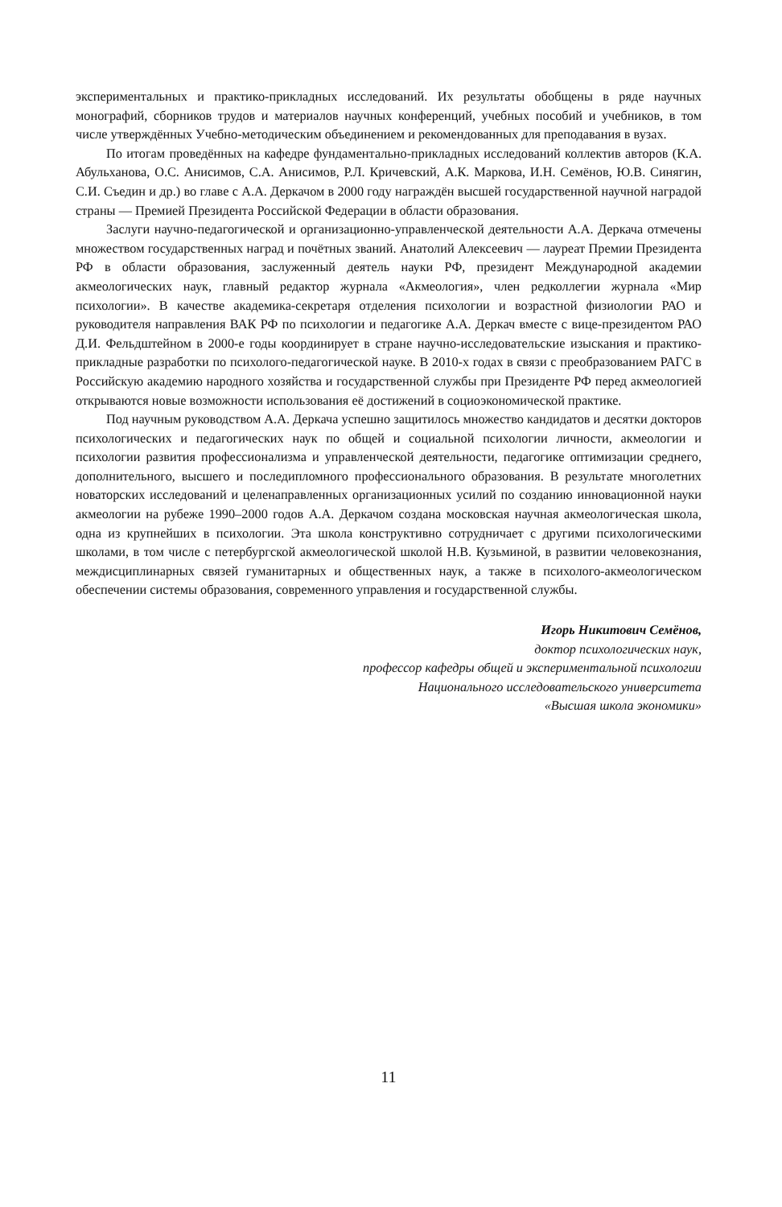экспериментальных и практико-прикладных исследований. Их результаты обобщены в ряде научных монографий, сборников трудов и материалов научных конференций, учебных пособий и учебников, в том числе утверждённых Учебно-методическим объединением и рекомендованных для преподавания в вузах.
По итогам проведённых на кафедре фундаментально-прикладных исследований коллектив авторов (К.А. Абульханова, О.С. Анисимов, С.А. Анисимов, Р.Л. Кричевский, А.К. Маркова, И.Н. Семёнов, Ю.В. Синягин, С.И. Съедин и др.) во главе с А.А. Деркачом в 2000 году награждён высшей государственной научной наградой страны — Премией Президента Российской Федерации в области образования.
Заслуги научно-педагогической и организационно-управленческой деятельности А.А. Деркача отмечены множеством государственных наград и почётных званий. Анатолий Алексеевич — лауреат Премии Президента РФ в области образования, заслуженный деятель науки РФ, президент Международной академии акмеологических наук, главный редактор журнала «Акмеология», член редколлегии журнала «Мир психологии». В качестве академика-секретаря отделения психологии и возрастной физиологии РАО и руководителя направления ВАК РФ по психологии и педагогике А.А. Деркач вместе с вице-президентом РАО Д.И. Фельдштейном в 2000-е годы координирует в стране научно-исследовательские изыскания и практико-прикладные разработки по психолого-педагогической науке. В 2010-х годах в связи с преобразованием РАГС в Российскую академию народного хозяйства и государственной службы при Президенте РФ перед акмеологией открываются новые возможности использования её достижений в социоэкономической практике.
Под научным руководством А.А. Деркача успешно защитилось множество кандидатов и десятки докторов психологических и педагогических наук по общей и социальной психологии личности, акмеологии и психологии развития профессионализма и управленческой деятельности, педагогике оптимизации среднего, дополнительного, высшего и последипломного профессионального образования. В результате многолетних новаторских исследований и целенаправленных организационных усилий по созданию инновационной науки акмеологии на рубеже 1990–2000 годов А.А. Деркачом создана московская научная акмеологическая школа, одна из крупнейших в психологии. Эта школа конструктивно сотрудничает с другими психологическими школами, в том числе с петербургской акмеологической школой Н.В. Кузьминой, в развитии человекознания, междисциплинарных связей гуманитарных и общественных наук, а также в психолого-акмеологическом обеспечении системы образования, современного управления и государственной службы.
Игорь Никитович Семёнов,
доктор психологических наук,
профессор кафедры общей и экспериментальной психологии
Национального исследовательского университета
«Высшая школа экономики»
11